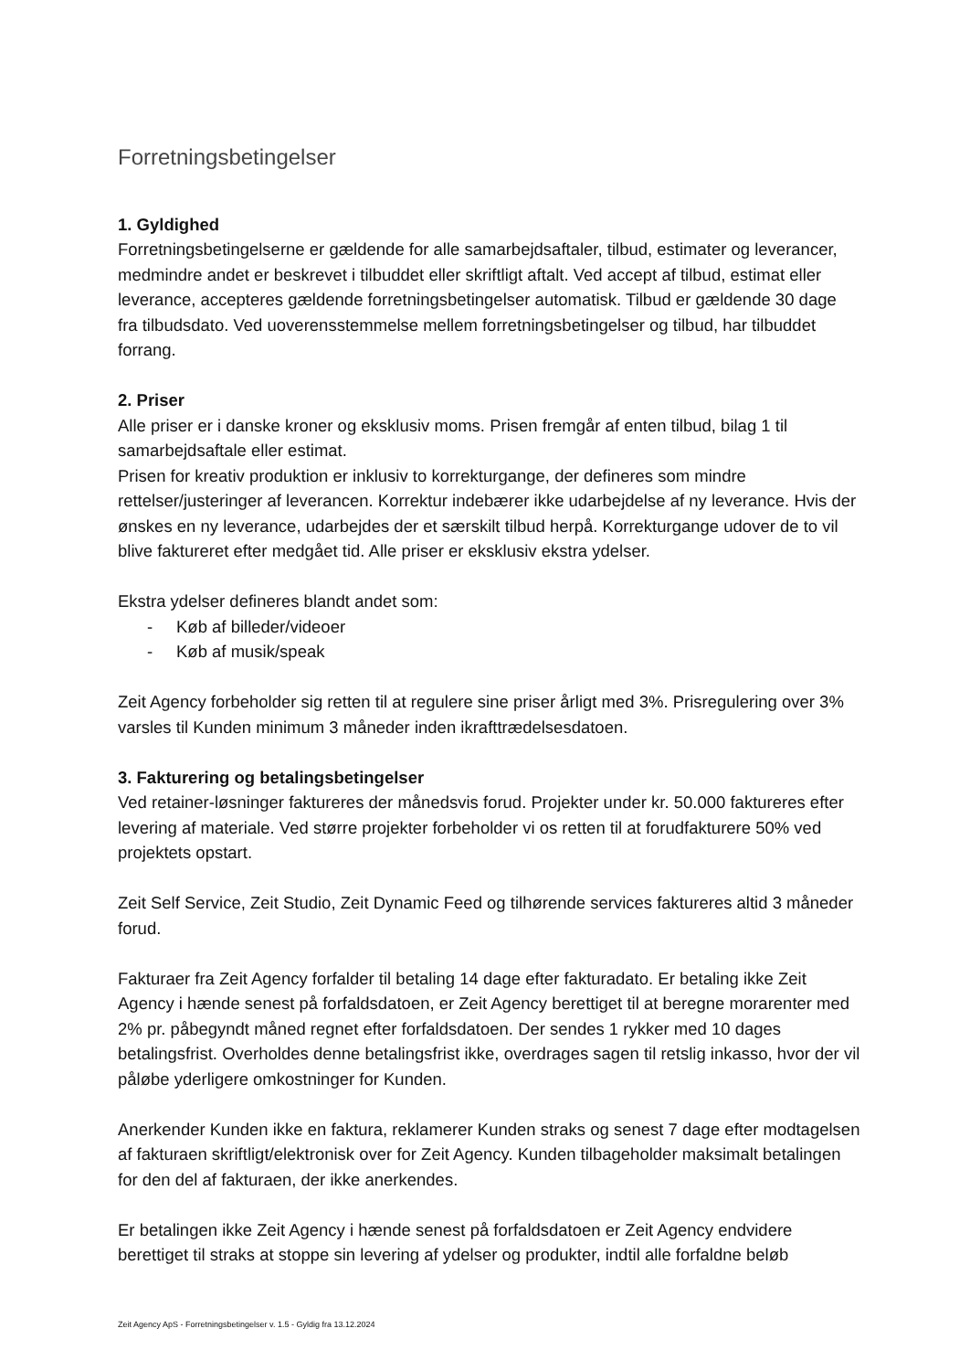Forretningsbetingelser
1. Gyldighed
Forretningsbetingelserne er gældende for alle samarbejdsaftaler, tilbud, estimater og leverancer, medmindre andet er beskrevet i tilbuddet eller skriftligt aftalt. Ved accept af tilbud, estimat eller leverance, accepteres gældende forretningsbetingelser automatisk. Tilbud er gældende 30 dage fra tilbudsdato. Ved uoverensstemmelse mellem forretningsbetingelser og tilbud, har tilbuddet forrang.
2. Priser
Alle priser er i danske kroner og eksklusiv moms. Prisen fremgår af enten tilbud, bilag 1 til samarbejdsaftale eller estimat.
Prisen for kreativ produktion er inklusiv to korrekturgange, der defineres som mindre rettelser/justeringer af leverancen. Korrektur indebærer ikke udarbejdelse af ny leverance. Hvis der ønskes en ny leverance, udarbejdes der et særskilt tilbud herpå. Korrekturgange udover de to vil blive faktureret efter medgået tid. Alle priser er eksklusiv ekstra ydelser.
Ekstra ydelser defineres blandt andet som:
- Køb af billeder/videoer
- Køb af musik/speak
Zeit Agency forbeholder sig retten til at regulere sine priser årligt med 3%. Prisregulering over 3% varsles til Kunden minimum 3 måneder inden ikrafttrædelsesdatoen.
3. Fakturering og betalingsbetingelser
Ved retainer-løsninger faktureres der månedsvis forud. Projekter under kr. 50.000 faktureres efter levering af materiale. Ved større projekter forbeholder vi os retten til at forudfakturere 50% ved projektets opstart.
Zeit Self Service, Zeit Studio, Zeit Dynamic Feed og tilhørende services faktureres altid 3 måneder forud.
Fakturaer fra Zeit Agency forfalder til betaling 14 dage efter fakturadato. Er betaling ikke Zeit Agency i hænde senest på forfaldsdatoen, er Zeit Agency berettiget til at beregne morarenter med 2% pr. påbegyndt måned regnet efter forfaldsdatoen. Der sendes 1 rykker med 10 dages betalingsfrist. Overholdes denne betalingsfrist ikke, overdrages sagen til retslig inkasso, hvor der vil påløbe yderligere omkostninger for Kunden.
Anerkender Kunden ikke en faktura, reklamerer Kunden straks og senest 7 dage efter modtagelsen af fakturaen skriftligt/elektronisk over for Zeit Agency. Kunden tilbageholder maksimalt betalingen for den del af fakturaen, der ikke anerkendes.
Er betalingen ikke Zeit Agency i hænde senest på forfaldsdatoen er Zeit Agency endvidere berettiget til straks at stoppe sin levering af ydelser og produkter, indtil alle forfaldne beløb
Zeit Agency ApS - Forretningsbetingelser v. 1.5 - Gyldig fra 13.12.2024